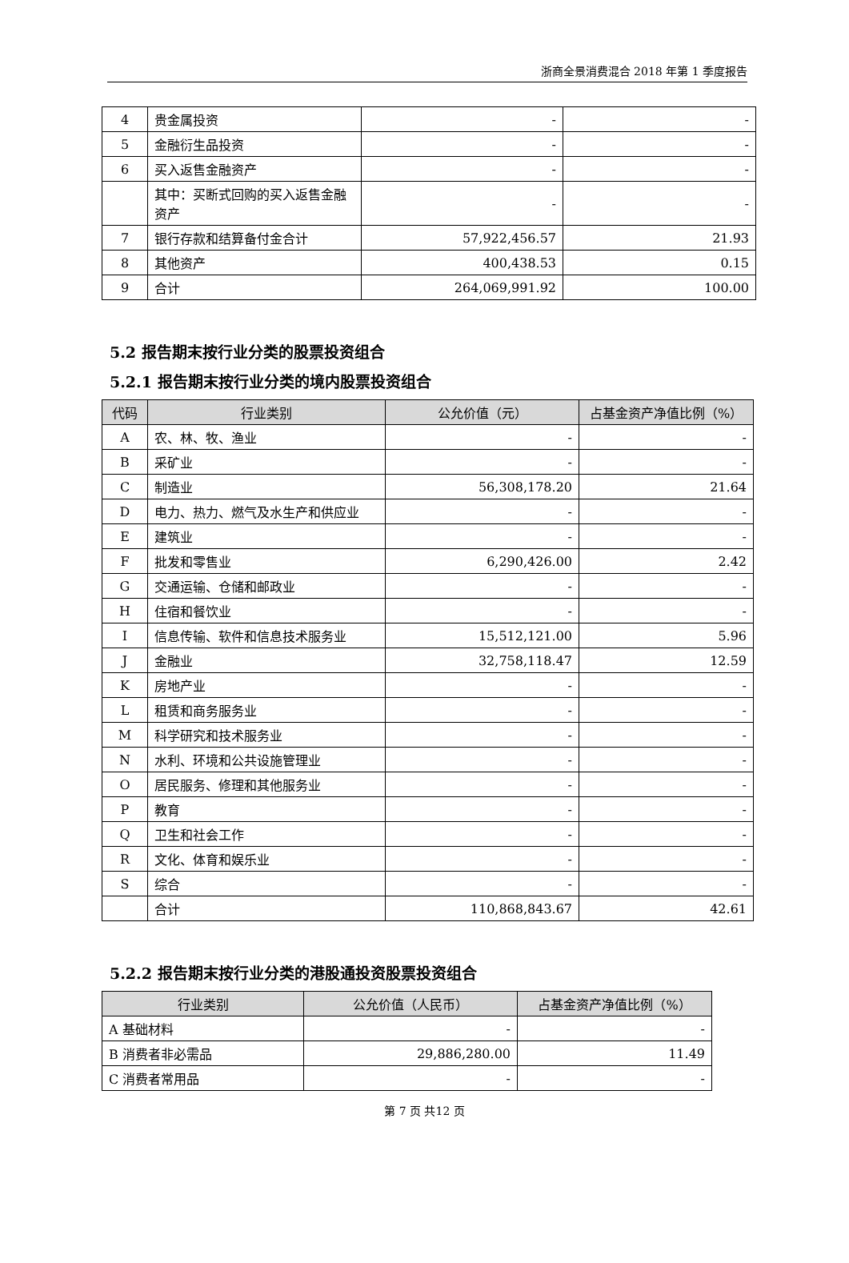浙商全景消费混合 2018 年第 1 季度报告
| 4 | 贵金属投资 | - | - |
| 5 | 金融衍生品投资 | - | - |
| 6 | 买入返售金融资产 | - | - |
| | 其中：买断式回购的买入返售金融资产 | - | - |
| 7 | 银行存款和结算备付金合计 | 57,922,456.57 | 21.93 |
| 8 | 其他资产 | 400,438.53 | 0.15 |
| 9 | 合计 | 264,069,991.92 | 100.00 |
5.2 报告期末按行业分类的股票投资组合
5.2.1 报告期末按行业分类的境内股票投资组合
| 代码 | 行业类别 | 公允价值（元） | 占基金资产净值比例（%） |
| --- | --- | --- | --- |
| A | 农、林、牧、渔业 | - | - |
| B | 采矿业 | - | - |
| C | 制造业 | 56,308,178.20 | 21.64 |
| D | 电力、热力、燃气及水生产和供应业 | - | - |
| E | 建筑业 | - | - |
| F | 批发和零售业 | 6,290,426.00 | 2.42 |
| G | 交通运输、仓储和邮政业 | - | - |
| H | 住宿和餐饮业 | - | - |
| I | 信息传输、软件和信息技术服务业 | 15,512,121.00 | 5.96 |
| J | 金融业 | 32,758,118.47 | 12.59 |
| K | 房地产业 | - | - |
| L | 租赁和商务服务业 | - | - |
| M | 科学研究和技术服务业 | - | - |
| N | 水利、环境和公共设施管理业 | - | - |
| O | 居民服务、修理和其他服务业 | - | - |
| P | 教育 | - | - |
| Q | 卫生和社会工作 | - | - |
| R | 文化、体育和娱乐业 | - | - |
| S | 综合 | - | - |
| | 合计 | 110,868,843.67 | 42.61 |
5.2.2 报告期末按行业分类的港股通投资股票投资组合
| 行业类别 | 公允价值（人民币） | 占基金资产净值比例（%） |
| --- | --- | --- |
| A 基础材料 | - | - |
| B 消费者非必需品 | 29,886,280.00 | 11.49 |
| C 消费者常用品 | - | - |
第 7 页 共12 页